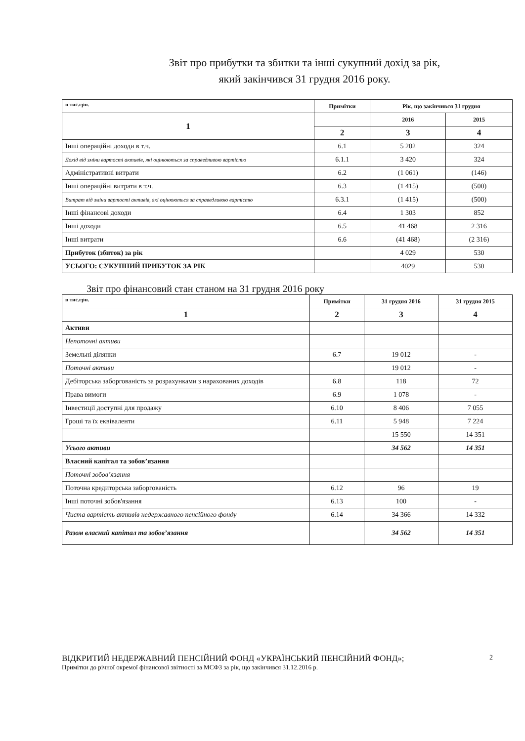Звіт про прибутки та збитки та інші сукупний дохід за рік,
який закінчився 31 грудня 2016 року.
| в тис.грн. | Примітки | Рік, що закінчився 31 грудня | |
| 1 | | 2016 | 2015 |
| | 2 | 3 | 4 |
| Інші операційні доходи в т.ч. | 6.1 | 5 202 | 324 |
| Дохід від зміни вартості активів, які оцінюються за справедливою вартістю | 6.1.1 | 3 420 | 324 |
| Адміністративні витрати | 6.2 | (1 061) | (146) |
| Інші операційні витрати в т.ч. | 6.3 | (1 415) | (500) |
| Витрат від зміни вартості активів, які оцінюються за справедливою вартістю | 6.3.1 | (1 415) | (500) |
| Інші фінансові доходи | 6.4 | 1 303 | 852 |
| Інші доходи | 6.5 | 41 468 | 2 316 |
| Інші витрати | 6.6 | (41 468) | (2 316) |
| Прибуток (збиток) за рік | | 4 029 | 530 |
| УСЬОГО: СУКУПНИЙ ПРИБУТОК ЗА РІК | | 4029 | 530 |
Звіт про фінансовий стан станом на 31 грудня 2016 року
| в тис.грн. | Примітки | 31 грудня 2016 | 31 грудня 2015 |
| 1 | 2 | 3 | 4 |
| Активи | | | |
| Непоточні активи | | | |
| Земельні ділянки | 6.7 | 19 012 | - |
| Поточні активи | | 19 012 | - |
| Дебіторська заборгованість за розрахунками з нарахованих доходів | 6.8 | 118 | 72 |
| Права вимоги | 6.9 | 1 078 | - |
| Інвестиції доступні для продажу | 6.10 | 8 406 | 7 055 |
| Гроші та їх еквіваленти | 6.11 | 5 948 | 7 224 |
| | | 15 550 | 14 351 |
| Усього активи | | 34 562 | 14 351 |
| Власний капітал та зобов’язання | | | |
| Поточні зобов’язання | | | |
| Поточна кредиторська заборгованість | 6.12 | 96 | 19 |
| Інші поточні зобов'язання | 6.13 | 100 | - |
| Чиста вартість активів недержавного пенсійного фонду | 6.14 | 34 366 | 14 332 |
| Разом власний капітал та зобов’язання | | 34 562 | 14 351 |
ВІДКРИТИЙ НЕДЕРЖАВНИЙ ПЕНСІЙНИЙ ФОНД «УКРАЇНСЬКИЙ ПЕНСІЙНИЙ ФОНД»;
Примітки до річної окремої фінансової звітності за МСФЗ за рік, що закінчився 31.12.2016 р.
2